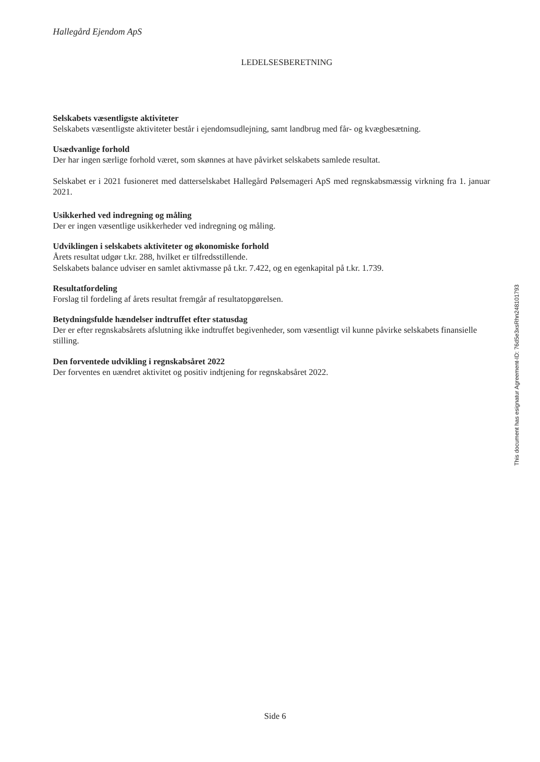Hallegård Ejendom ApS
LEDELSESBERETNING
Selskabets væsentligste aktiviteter
Selskabets væsentligste aktiviteter består i ejendomsudlejning, samt landbrug med får- og kvægbesætning.
Usædvanlige forhold
Der har ingen særlige forhold været, som skønnes at have påvirket selskabets samlede resultat.
Selskabet er i 2021 fusioneret med datterselskabet Hallegård Pølsemageri ApS med regnskabsmæssig virkning fra 1. januar 2021.
Usikkerhed ved indregning og måling
Der er ingen væsentlige usikkerheder ved indregning og måling.
Udviklingen i selskabets aktiviteter og økonomiske forhold
Årets resultat udgør t.kr. 288, hvilket er tilfredsstillende.
Selskabets balance udviser en samlet aktivmasse på t.kr. 7.422, og en egenkapital på t.kr. 1.739.
Resultatfordeling
Forslag til fordeling af årets resultat fremgår af resultatopgørelsen.
Betydningsfulde hændelser indtruffet efter statusdag
Der er efter regnskabsårets afslutning ikke indtruffet begivenheder, som væsentligt vil kunne påvirke selskabets finansielle stilling.
Den forventede udvikling i regnskabsåret 2022
Der forventes en uændret aktivitet og positiv indtjening for regnskabsåret 2022.
This document has esignatur Agreement-ID: 76d5e3xsRhn248101793
Side 6